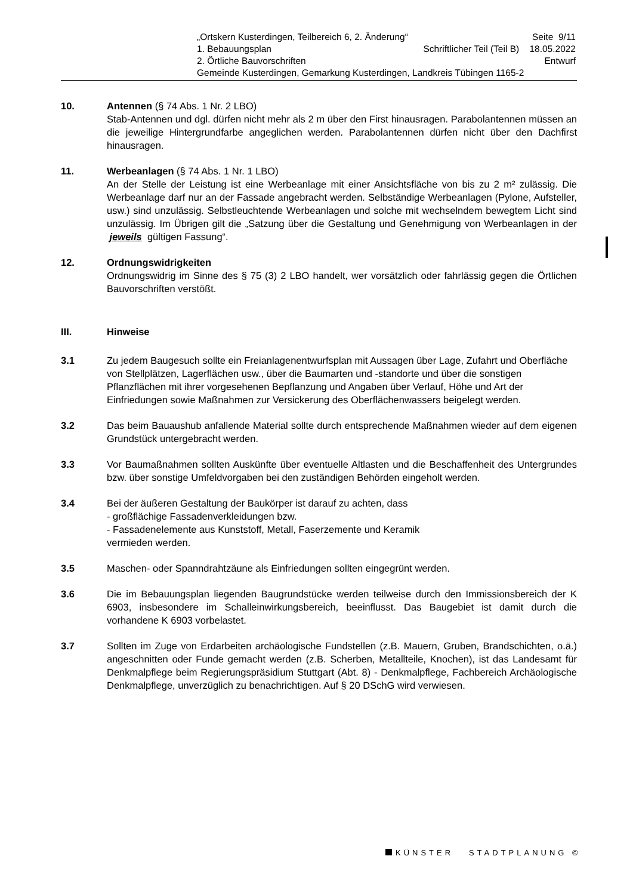„Ortskern Kusterdingen, Teilbereich 6, 2. Änderung“Seite 9/11
1. Bebauungsplan Schriftlicher Teil (Teil B) 18.05.2022
2. Örtliche Bauvorschriften Entwurf
Gemeinde Kusterdingen, Gemarkung Kusterdingen, Landkreis Tübingen 1165-2
10. Antennen (§ 74 Abs. 1 Nr. 2 LBO)
Stab-Antennen und dgl. dürfen nicht mehr als 2 m über den First hinausragen. Parabolantennen müssen an die jeweilige Hintergrundfarbe angeglichen werden. Parabolantennen dürfen nicht über den Dachfirst hinausragen.
11. Werbeanlagen (§ 74 Abs. 1 Nr. 1 LBO)
An der Stelle der Leistung ist eine Werbeanlage mit einer Ansichtsfläche von bis zu 2 m² zulässig. Die Werbeanlage darf nur an der Fassade angebracht werden. Selbständige Werbeanlagen (Pylone, Aufsteller, usw.) sind unzulässig. Selbstleuchtende Werbeanlagen und solche mit wechselndem bewegtem Licht sind unzulässig. Im Übrigen gilt die „Satzung über die Gestaltung und Genehmigung von Werbeanlagen in der jeweils gültigen Fassung“.
12. Ordnungswidrigkeiten
Ordnungswidrig im Sinne des § 75 (3) 2 LBO handelt, wer vorsätzlich oder fahrlässig gegen die Örtlichen Bauvorschriften verstößt.
III. Hinweise
3.1 Zu jedem Baugesuch sollte ein Freianlagenentwurfsplan mit Aussagen über Lage, Zufahrt und Oberfläche von Stellplätzen, Lagerflächen usw., über die Baumarten und -standorte und über die sonstigen Pflanzflächen mit ihrer vorgesehenen Bepflanzung und Angaben über Verlauf, Höhe und Art der Einfriedungen sowie Maßnahmen zur Versickerung des Oberflächenwassers beigelegt werden.
3.2 Das beim Bauaushub anfallende Material sollte durch entsprechende Maßnahmen wieder auf dem eigenen Grundstück untergebracht werden.
3.3 Vor Baumaßnahmen sollten Auskünfte über eventuelle Altlasten und die Beschaffenheit des Untergrundes bzw. über sonstige Umfeldvorgaben bei den zuständigen Behörden eingeholt werden.
3.4 Bei der äußeren Gestaltung der Baukörper ist darauf zu achten, dass
- großflächige Fassadenverkleidungen bzw.
- Fassadenelemente aus Kunststoff, Metall, Faserzemente und Keramik
vermieden werden.
3.5 Maschen- oder Spanndrahtzäune als Einfriedungen sollten eingegrünt werden.
3.6 Die im Bebauungsplan liegenden Baugrundstücke werden teilweise durch den Immissionsbereich der K 6903, insbesondere im Schalleinwirkungsbereich, beeinflusst. Das Baugebiet ist damit durch die vorhandene K 6903 vorbelastet.
3.7 Sollten im Zuge von Erdarbeiten archäologische Fundstellen (z.B. Mauern, Gruben, Brandschichten, o.ä.) angeschnitten oder Funde gemacht werden (z.B. Scherben, Metallteile, Knochen), ist das Landesamt für Denkmalpflege beim Regierungspräsidium Stuttgart (Abt. 8) - Denkmalpflege, Fachbereich Archäologische Denkmalpflege, unverzüglich zu benachrichtigen. Auf § 20 DSchG wird verwiesen.
KÜNSTER STADTPLANUNG ©